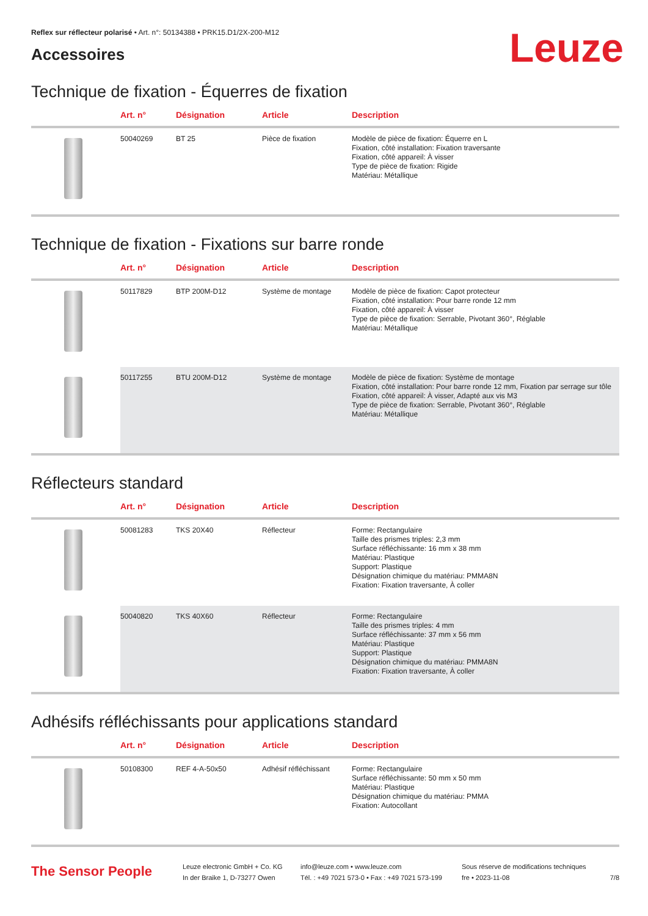Reflex sur réflecteur polarisé • Art. n°: 50134388 • PRK15.D1/2X-200-M12
Accessoires
Leuze
Technique de fixation - Équerres de fixation
| | Art. n° | Désignation | Article | Description |
| --- | --- | --- | --- | --- |
| | 50040269 | BT 25 | Pièce de fixation | Modèle de pièce de fixation: Équerre en L Fixation, côté installation: Fixation traversante Fixation, côté appareil: À visser Type de pièce de fixation: Rigide Matériau: Métallique |
Technique de fixation - Fixations sur barre ronde
| | Art. n° | Désignation | Article | Description |
| --- | --- | --- | --- | --- |
| | 50117829 | BTP 200M-D12 | Système de montage | Modèle de pièce de fixation: Capot protecteur Fixation, côté installation: Pour barre ronde 12 mm Fixation, côté appareil: À visser Type de pièce de fixation: Serrable, Pivotant 360°, Réglable Matériau: Métallique |
| | 50117255 | BTU 200M-D12 | Système de montage | Modèle de pièce de fixation: Système de montage Fixation, côté installation: Pour barre ronde 12 mm, Fixation par serrage sur tôle Fixation, côté appareil: À visser, Adapté aux vis M3 Type de pièce de fixation: Serrable, Pivotant 360°, Réglable Matériau: Métallique |
Réflecteurs standard
| | Art. n° | Désignation | Article | Description |
| --- | --- | --- | --- | --- |
| | 50081283 | TKS 20X40 | Réflecteur | Forme: Rectangulaire Taille des prismes triples: 2,3 mm Surface réfléchissante: 16 mm x 38 mm Matériau: Plastique Support: Plastique Désignation chimique du matériau: PMMA8N Fixation: Fixation traversante, À coller |
| | 50040820 | TKS 40X60 | Réflecteur | Forme: Rectangulaire Taille des prismes triples: 4 mm Surface réfléchissante: 37 mm x 56 mm Matériau: Plastique Support: Plastique Désignation chimique du matériau: PMMA8N Fixation: Fixation traversante, À coller |
Adhésifs réfléchissants pour applications standard
| | Art. n° | Désignation | Article | Description |
| --- | --- | --- | --- | --- |
| | 50108300 | REF 4-A-50x50 | Adhésif réfléchissant | Forme: Rectangulaire Surface réfléchissante: 50 mm x 50 mm Matériau: Plastique Désignation chimique du matériau: PMMA Fixation: Autocollant |
The Sensor People
Leuze electronic GmbH + Co. KG
In der Braike 1, D-73277 Owen
info@leuze.com • www.leuze.com
Tél. : +49 7021 573-0 • Fax : +49 7021 573-199
Sous réserve de modifications techniques
fre • 2023-11-08
7/8